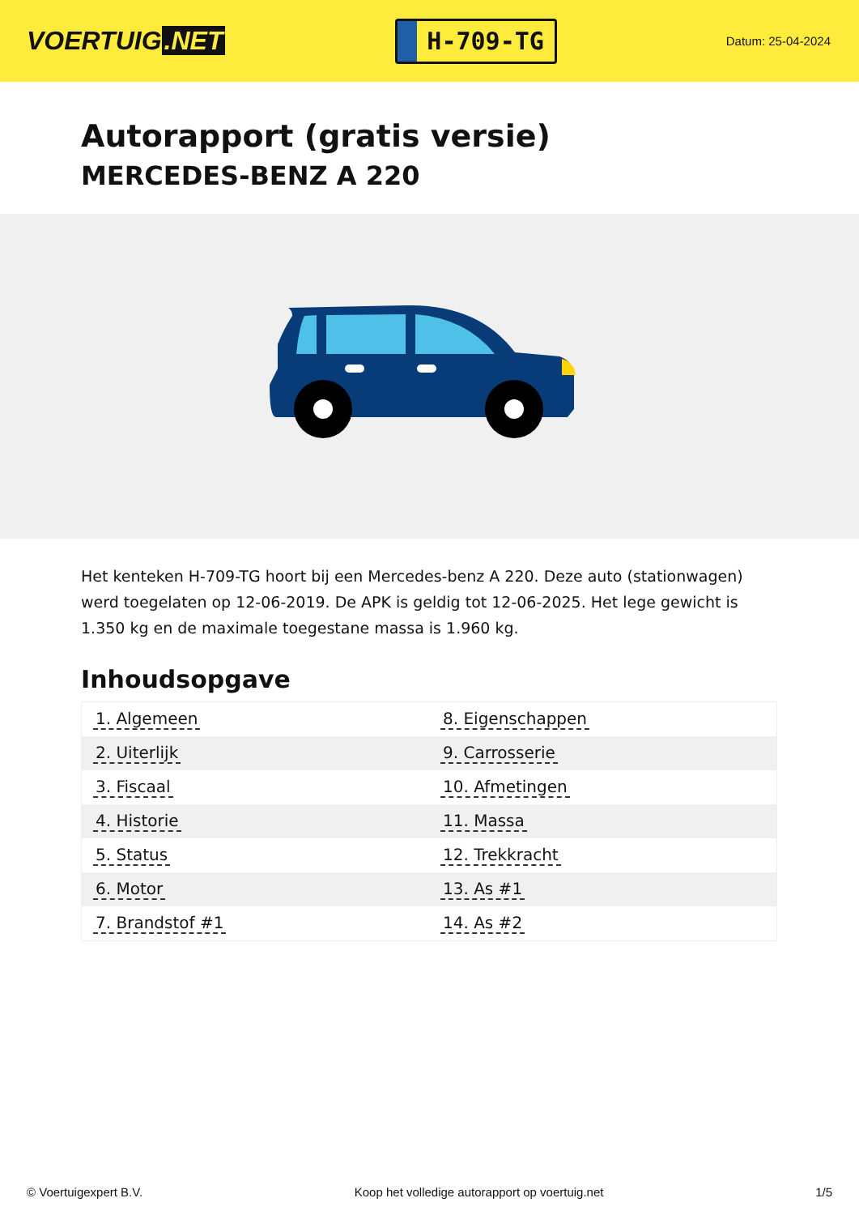VOERTUIG.NET
H-709-TG
Datum: 25-04-2024
Autorapport (gratis versie)
MERCEDES-BENZ A 220
Het kenteken H-709-TG hoort bij een Mercedes-benz A 220. Deze auto (stationwagen) werd toegelaten op 12-06-2019. De APK is geldig tot 12-06-2025. Het lege gewicht is 1.350 kg en de maximale toegestane massa is 1.960 kg.
Inhoudsopgave
| 1. Algemeen | 8. Eigenschappen |
| 2. Uiterlijk | 9. Carrosserie |
| 3. Fiscaal | 10. Afmetingen |
| 4. Historie | 11. Massa |
| 5. Status | 12. Trekkracht |
| 6. Motor | 13. As #1 |
| 7. Brandstof #1 | 14. As #2 |
© Voertuigexpert B.V. Koop het volledige autorapport op voertuig.net 1/5